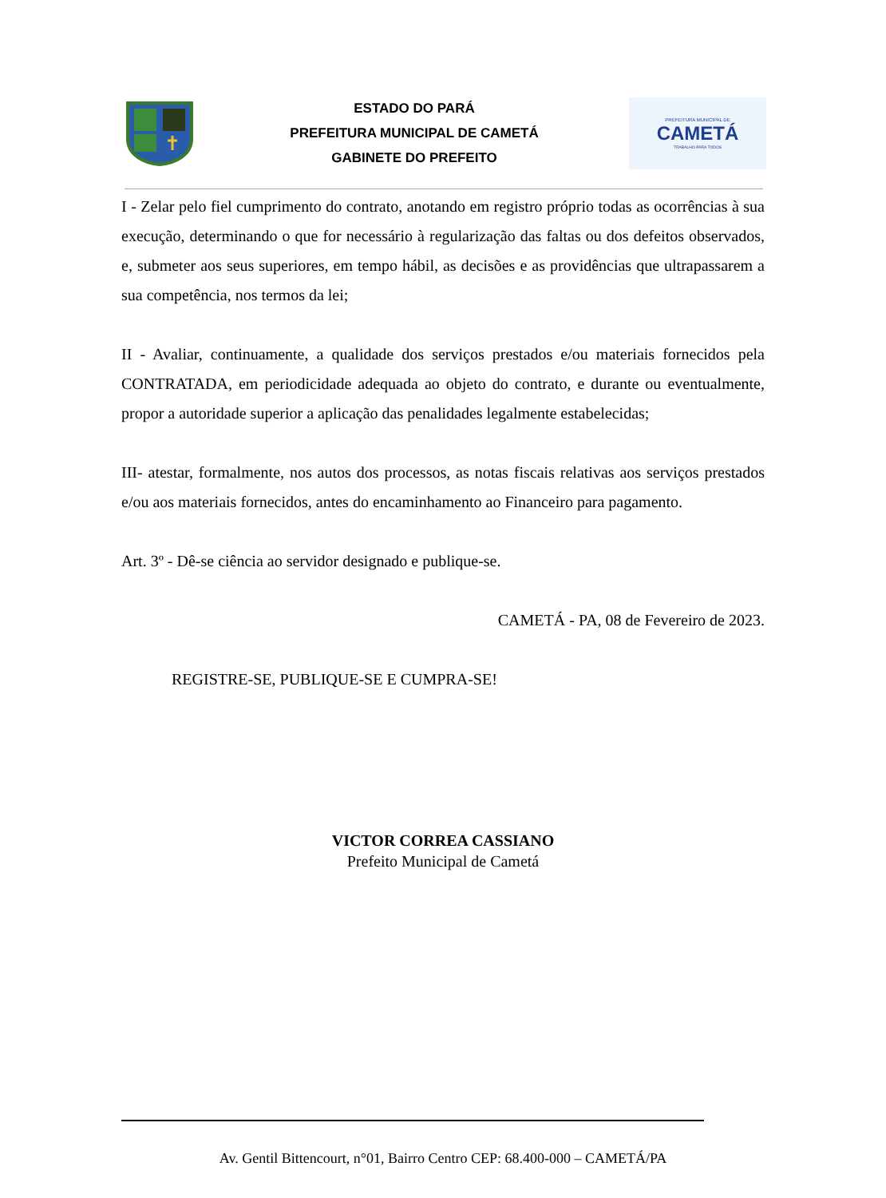ESTADO DO PARÁ
PREFEITURA MUNICIPAL DE CAMETÁ
GABINETE DO PREFEITO
PREFEITURA MUNICIPAL DE
CAMETÁ
TRABALHO PARA TODOS
I - Zelar pelo fiel cumprimento do contrato, anotando em registro próprio todas as ocorrências à sua execução, determinando o que for necessário à regularização das faltas ou dos defeitos observados, e, submeter aos seus superiores, em tempo hábil, as decisões e as providências que ultrapassarem a sua competência, nos termos da lei;
II - Avaliar, continuamente, a qualidade dos serviços prestados e/ou materiais fornecidos pela CONTRATADA, em periodicidade adequada ao objeto do contrato, e durante ou eventualmente, propor a autoridade superior a aplicação das penalidades legalmente estabelecidas;
III- atestar, formalmente, nos autos dos processos, as notas fiscais relativas aos serviços prestados e/ou aos materiais fornecidos, antes do encaminhamento ao Financeiro para pagamento.
Art. 3º - Dê-se ciência ao servidor designado e publique-se.
CAMETÁ - PA, 08 de Fevereiro de 2023.
REGISTRE-SE, PUBLIQUE-SE E CUMPRA-SE!
VICTOR CORREA CASSIANO
Prefeito Municipal de Cametá
Av. Gentil Bittencourt, n°01, Bairro Centro CEP: 68.400-000 – CAMETÁ/PA